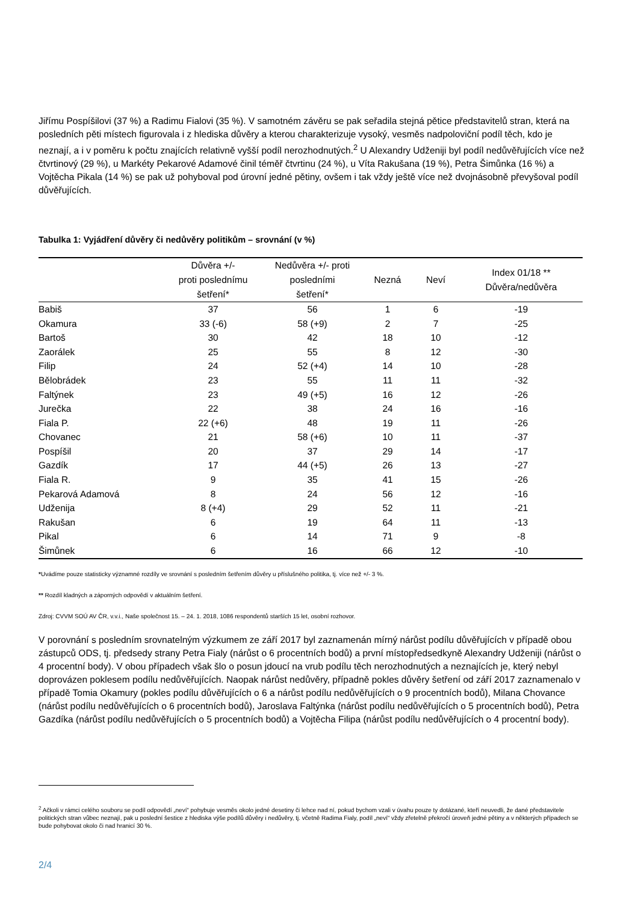Jiřímu Pospíšilovi (37 %) a Radimu Fialovi (35 %). V samotném závěru se pak seřadila stejná pětice představitelů stran, která na posledních pěti místech figurovala i z hlediska důvěry a kterou charakterizuje vysoký, vesměs nadpoloviční podíl těch, kdo je neznají, a i v poměru k počtu znajících relativně vyšší podíl nerozhodnutých.<sup>2</sup> U Alexandry Udženiji byl podíl nedůvěřujících více než čtvrtinový (29 %), u Markéty Pekarové Adamové činil téměř čtvrtinu (24 %), u Víta Rakušana (19 %), Petra Šimůnka (16 %) a Vojtěcha Pikala (14 %) se pak už pohyboval pod úrovní jedné pětiny, ovšem i tak vždy ještě více než dvojnásobně převyšoval podíl důvěřujících.
Tabulka 1: Vyjádření důvěry či nedůvěry politikům – srovnání (v %)
| | Důvěra +/- proti poslednímu šetření* | Nedůvěra +/- proti posledními šetření* | Nezná | Neví | Index 01/18 ** Důvěra/nedůvěra |
| --- | --- | --- | --- | --- | --- |
| Babiš | 37 | 56 | 1 | 6 | -19 |
| Okamura | 33 (-6) | 58 (+9) | 2 | 7 | -25 |
| Bartoš | 30 | 42 | 18 | 10 | -12 |
| Zaorálek | 25 | 55 | 8 | 12 | -30 |
| Filip | 24 | 52 (+4) | 14 | 10 | -28 |
| Bělobrádek | 23 | 55 | 11 | 11 | -32 |
| Faltýnek | 23 | 49 (+5) | 16 | 12 | -26 |
| Jurečka | 22 | 38 | 24 | 16 | -16 |
| Fiala P. | 22 (+6) | 48 | 19 | 11 | -26 |
| Chovanec | 21 | 58 (+6) | 10 | 11 | -37 |
| Pospíšil | 20 | 37 | 29 | 14 | -17 |
| Gazdík | 17 | 44 (+5) | 26 | 13 | -27 |
| Fiala R. | 9 | 35 | 41 | 15 | -26 |
| Pekarová Adamová | 8 | 24 | 56 | 12 | -16 |
| Udženija | 8 (+4) | 29 | 52 | 11 | -21 |
| Rakušan | 6 | 19 | 64 | 11 | -13 |
| Pikal | 6 | 14 | 71 | 9 | -8 |
| Šimůnek | 6 | 16 | 66 | 12 | -10 |
*Uvádíme pouze statisticky významné rozdíly ve srovnání s posledním šetřením důvěry u příslušného politika, tj. více než +/- 3 %.
** Rozdíl kladných a záporných odpovědí v aktuálním šetření.
Zdroj: CVVM SOÚ AV ČR, v.v.i., Naše společnost 15. – 24. 1. 2018, 1086 respondentů starších 15 let, osobní rozhovor.
V porovnání s posledním srovnatelným výzkumem ze září 2017 byl zaznamenán mírný nárůst podílu důvěřujících v případě obou zástupců ODS, tj. předsedy strany Petra Fialy (nárůst o 6 procentních bodů) a první místopředsedkyně Alexandry Udženiji (nárůst o 4 procentní body). V obou případech však šlo o posun jdoucí na vrub podílu těch nerozhodnutých a neznajících je, který nebyl doprovázen poklesem podílu nedůvěřujících. Naopak nárůst nedůvěry, případně pokles důvěry šetření od září 2017 zaznamenalo v případě Tomia Okamury (pokles podílu důvěřujících o 6 a nárůst podílu nedůvěřujících o 9 procentních bodů), Milana Chovance (nárůst podílu nedůvěřujících o 6 procentních bodů), Jaroslava Faltýnka (nárůst podílu nedůvěřujících o 5 procentních bodů), Petra Gazdíka (nárůst podílu nedůvěřujících o 5 procentních bodů) a Vojtěcha Filipa (nárůst podílu nedůvěřujících o 4 procentní body).
<sup>2</sup> Ačkoli v rámci celého souboru se podíl odpovědí „neví“ pohybuje vesměs okolo jedné desetiny či lehce nad ní, pokud bychom vzali v úvahu pouze ty dotázané, kteří neuvedli, že dané představitele politických stran vůbec neznají, pak u poslední šestice z hlediska výše podílů důvěry i nedůvěry, tj. včetně Radima Fialy, podíl „neví“ vždy zřetelně překročí úroveň jedné pětiny a v některých případech se bude pohybovat okolo či nad hranicí 30 %.
2/4